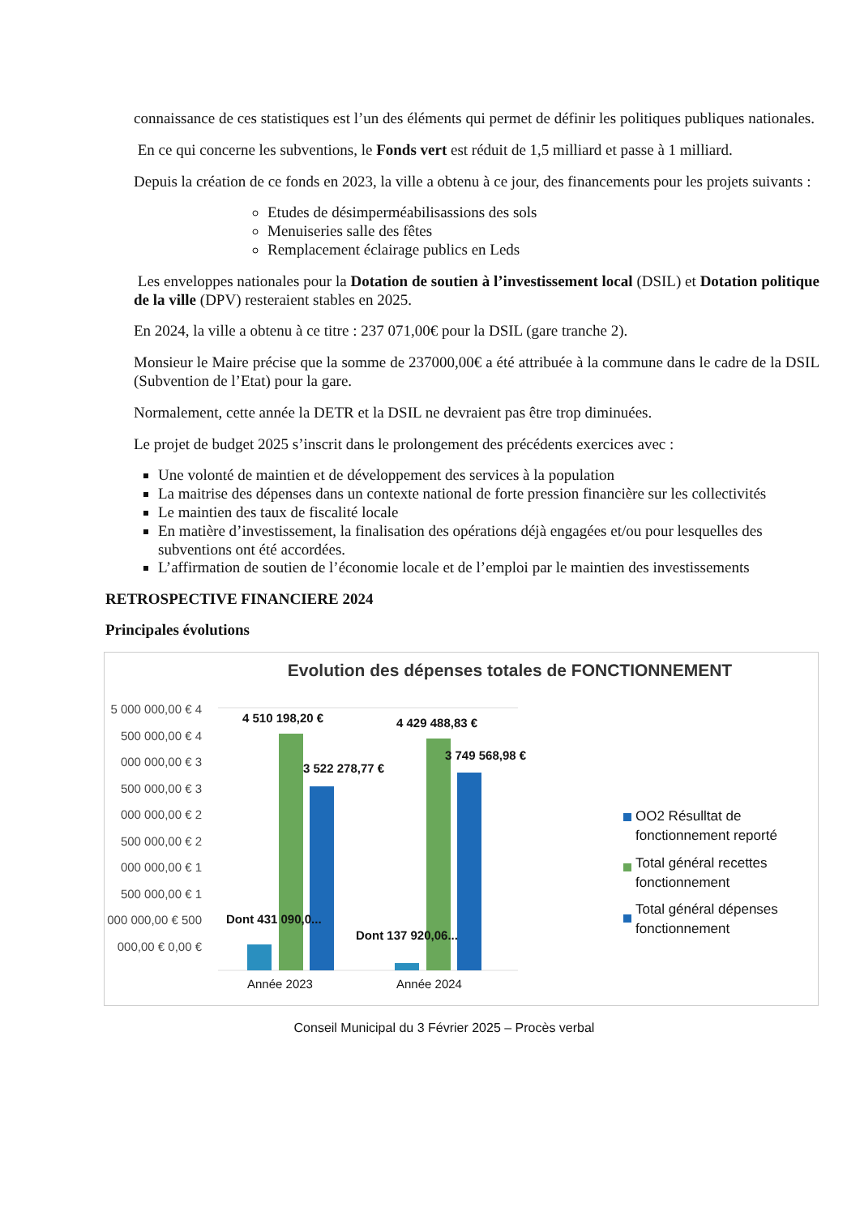connaissance de ces statistiques est l’un des éléments qui permet de définir les politiques publiques nationales.
En ce qui concerne les subventions, le Fonds vert est réduit de 1,5 milliard et passe à 1 milliard.
Depuis la création de ce fonds en 2023, la ville a obtenu à ce jour, des financements pour les projets suivants :
Etudes de désimperméabilisassions des sols
Menuiseries salle des fêtes
Remplacement éclairage publics en Leds
Les enveloppes nationales pour la Dotation de soutien à l’investissement local (DSIL) et Dotation politique de la ville (DPV) resteraient stables en 2025.
En 2024, la ville a obtenu à ce titre : 237 071,00€ pour la DSIL (gare tranche 2).
Monsieur le Maire précise que la somme de 237000,00€ a été attribuée à la commune dans le cadre de la DSIL (Subvention de l’Etat) pour la gare.
Normalement, cette année la DETR et la DSIL ne devraient pas être trop diminuées.
Le projet de budget 2025 s’inscrit dans le prolongement des précédents exercices avec :
Une volonté de maintien et de développement des services à la population
La maitrise des dépenses dans un contexte national de forte pression financière sur les collectivités
Le maintien des taux de fiscalité locale
En matière d’investissement, la finalisation des opérations déjà engagées et/ou pour lesquelles des subventions ont été accordées.
L’affirmation de soutien de l’économie locale et de l’emploi par le maintien des investissements
RETROSPECTIVE FINANCIERE 2024
Principales évolutions
Evolution des dépenses totales de FONCTIONNEMENT
5 000 000,00 € 4 500 000,00 € 4 000 000,00 € 3 500 000,00 € 3 000 000,00 € 2 500 000,00 € 2 000 000,00 € 1 500 000,00 € 1 000 000,00 € 500 000,00 € 0,00 €
4 510 198,20 € 4 429 488,83 €
3 522 278,77 €
3 749 568,98 €
Dont 431 090,0...
Dont 137 920,06...
Année 2023 Année 2024
OO2 Résulltat de fonctionnement reporté
Total général recettes fonctionnement
Total général dépenses fonctionnement
Conseil Municipal du 3 Février 2025 – Procès verbal